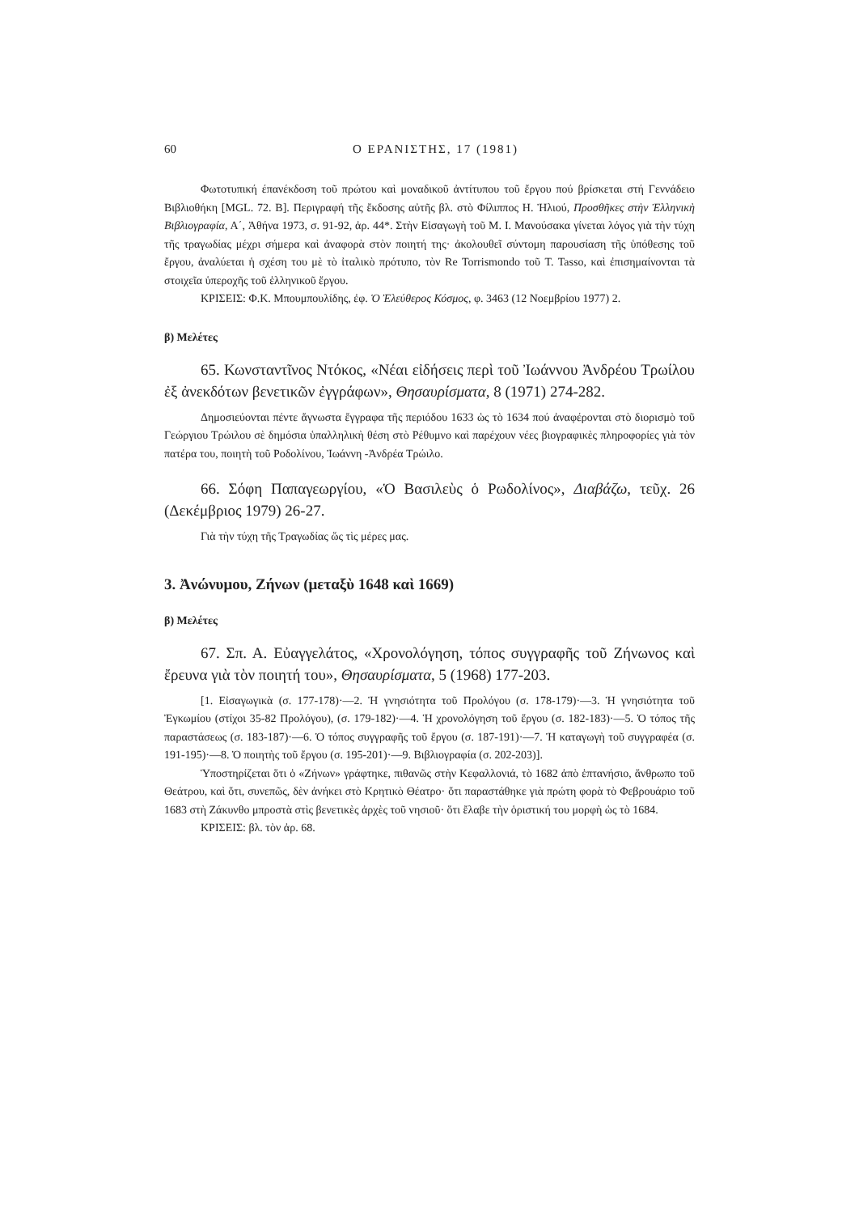60 Ο ΕΡΑΝΙΣΤΗΣ, 17 (1981)
Φωτοτυπική έπανέκδοση τοῦ πρώτου καὶ μοναδικοῦ ἀντίτυπου τοῦ ἔργου πού βρίσκεται στή Γεννάδειο Βιβλιοθήκη [MGL. 72. B]. Περιγραφή τῆς ἔκδοσης αὐτῆς βλ. στὸ Φίλιππος Η. Ἠλιού, Προσθῆκες στὴν Ἑλληνικὴ Βιβλιογραφία, Α΄, Ἀθήνα 1973, σ. 91-92, ἀρ. 44*. Στὴν Εἰσαγωγὴ τοῦ Μ. Ι. Μανούσακα γίνεται λόγος γιὰ τὴν τύχη τῆς τραγωδίας μέχρι σήμερα καὶ ἀναφορὰ στὸν ποιητή της· ἀκολουθεῖ σύντομη παρουσίαση τῆς ὑπόθεσης τοῦ ἔργου, ἀναλύεται ἡ σχέση του μὲ τὸ ἰταλικὸ πρότυπο, τὸν Re Torrismondo τοῦ T. Tasso, καὶ ἐπισημαίνονται τὰ στοιχεῖα ὑπεροχῆς τοῦ ἑλληνικοῦ ἔργου.
ΚΡΙΣΕΙΣ: Φ.Κ. Μπουμπουλίδης, ἐφ. Ὁ Ἐλεύθερος Κόσμος, φ. 3463 (12 Νοεμβρίου 1977) 2.
β) Μελέτες
65. Κωνσταντῖνος Ντόκος, «Νέαι εἰδήσεις περὶ τοῦ Ἰωάννου Ἀνδρέου Τρωίλου ἐξ ἀνεκδότων βενετικῶν ἐγγράφων», Θησαυρίσματα, 8 (1971) 274-282.
Δημοσιεύονται πέντε ἄγνωστα ἔγγραφα τῆς περιόδου 1633 ὡς τὸ 1634 πού ἀναφέρονται στὸ διορισμὸ τοῦ Γεώργιου Τρώιλου σὲ δημόσια ὑπαλληλικὴ θέση στὸ Ρέθυμνο καὶ παρέχουν νέες βιογραφικὲς πληροφορίες γιὰ τὸν πατέρα του, ποιητὴ τοῦ Ροδολίνου, Ἰωάννη -Ἀνδρέα Τρώιλο.
66. Σόφη Παπαγεωργίου, «Ὁ Βασιλεὺς ὁ Ρωδολίνος», Διαβάζω, τεῦχ. 26 (Δεκέμβριος 1979) 26-27.
Γιὰ τὴν τύχη τῆς Τραγωδίας ὥς τὶς μέρες μας.
3. Ἀνώνυμου, Ζήνων (μεταξὺ 1648 καὶ 1669)
β) Μελέτες
67. Σπ. Α. Εὐαγγελάτος, «Χρονολόγηση, τόπος συγγραφῆς τοῦ Ζήνωνος καὶ ἔρευνα γιὰ τὸν ποιητή του», Θησαυρίσματα, 5 (1968) 177-203.
[1. Εἰσαγωγικὰ (σ. 177-178)·—2. Ἡ γνησιότητα τοῦ Προλόγου (σ. 178-179)·—3. Ἡ γνησιότητα τοῦ Ἐγκωμίου (στίχοι 35-82 Προλόγου), (σ. 179-182)·—4. Ἡ χρονολόγηση τοῦ ἔργου (σ. 182-183)·—5. Ὁ τόπος τῆς παραστάσεως (σ. 183-187)·—6. Ὁ τόπος συγγραφῆς τοῦ ἔργου (σ. 187-191)·—7. Ἡ καταγωγὴ τοῦ συγγραφέα (σ. 191-195)·—8. Ὁ ποιητὴς τοῦ ἔργου (σ. 195-201)·—9. Βιβλιογραφία (σ. 202-203)].
Ὑποστηρίζεται ὅτι ὁ «Ζήνων» γράφτηκε, πιθανῶς στὴν Κεφαλλονιά, τὸ 1682 ἀπὸ ἑπτανήσιο, ἄνθρωπο τοῦ Θεάτρου, καὶ ὅτι, συνεπῶς, δὲν ἀνήκει στὸ Κρητικὸ Θέατρο· ὅτι παραστάθηκε γιὰ πρώτη φορὰ τὸ Φεβρουάριο τοῦ 1683 στὴ Ζάκυνθο μπροστὰ στὶς βενετικὲς ἀρχὲς τοῦ νησιοῦ· ὅτι ἔλαβε τὴν ὁριστική του μορφὴ ὡς τὸ 1684.
ΚΡΙΣΕΙΣ: βλ. τὸν ἀρ. 68.